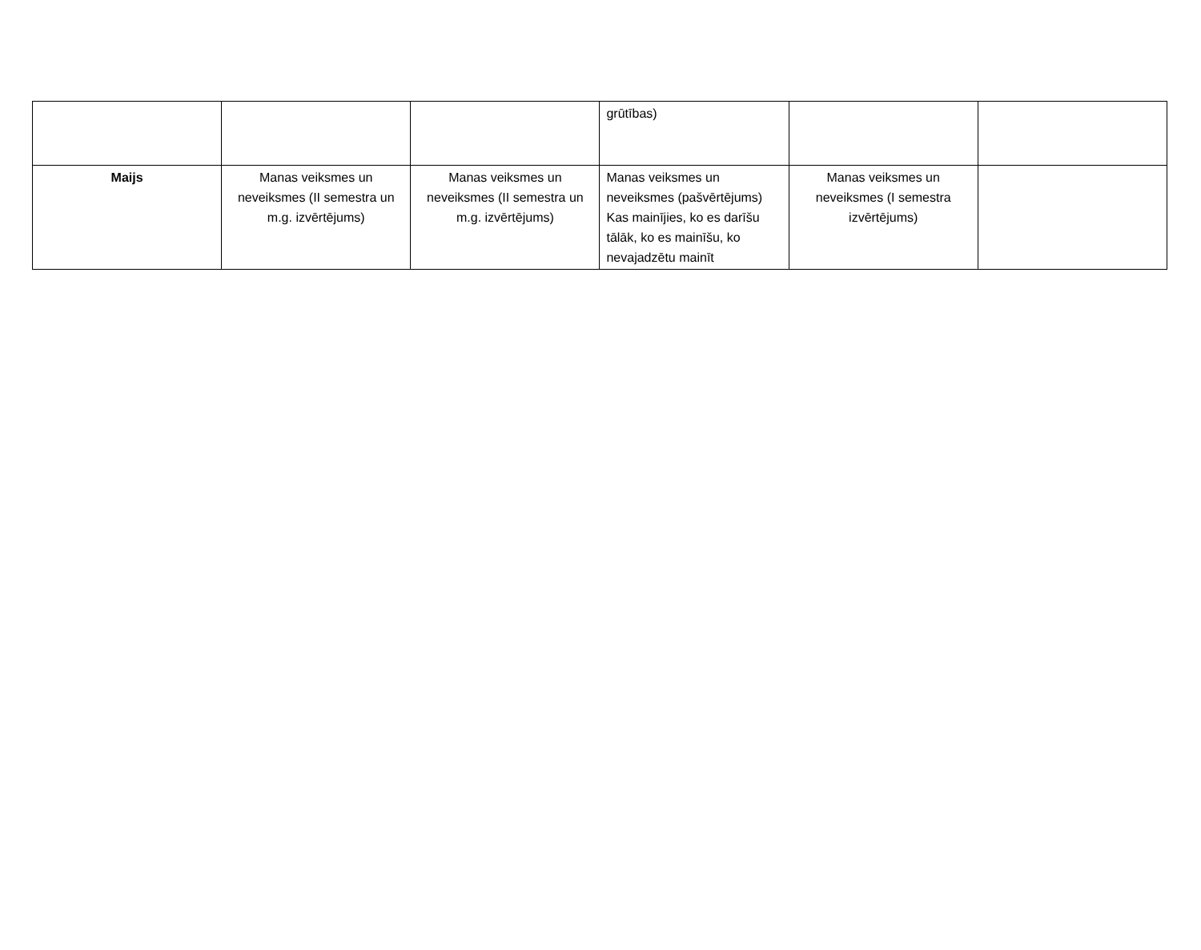| | | | grūtības) | | |
| Maijs | Manas veiksmes un neveiksmes (II semestra un m.g. izvērtējums) | Manas veiksmes un neveiksmes (II semestra un m.g. izvērtējums) | Manas veiksmes un neveiksmes (pašvērtējums) Kas mainījies, ko es darīšu tālāk, ko es mainīšu, ko nevajadzētu mainīt | Manas veiksmes un neveiksmes (I semestra izvērtējums) | |